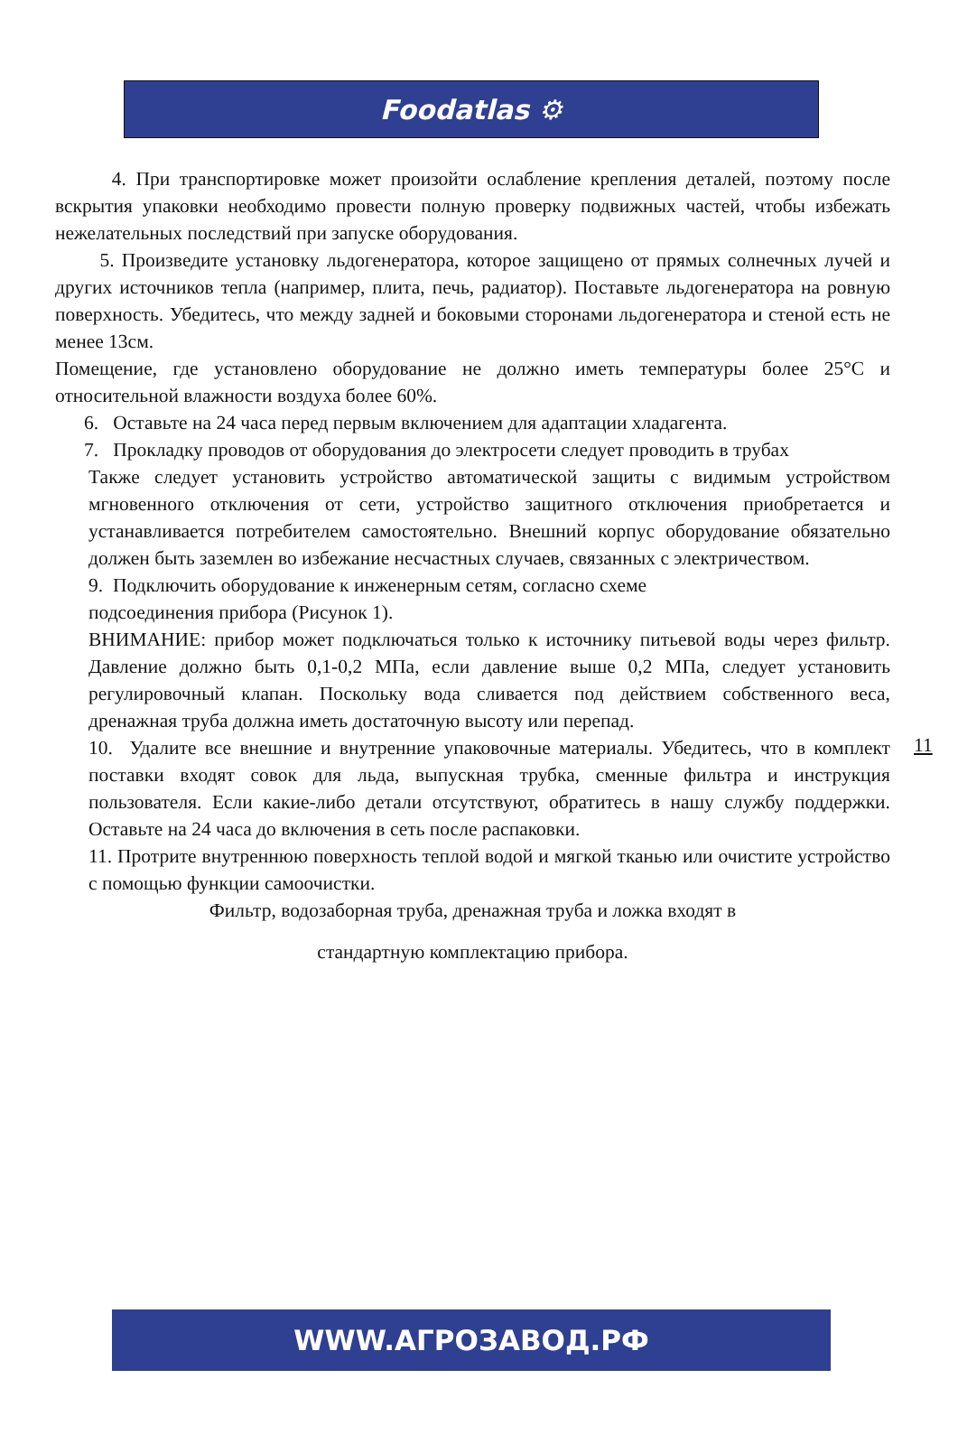Foodatlas ⚙
4. При транспортировке может произойти ослабление крепления деталей, поэтому после вскрытия упаковки необходимо провести полную проверку подвижных частей, чтобы избежать нежелательных последствий при запуске оборудования.
5. Произведите установку льдогенератора, которое защищено от прямых солнечных лучей и других источников тепла (например, плита, печь, радиатор). Поставьте льдогенератора на ровную поверхность. Убедитесь, что между задней и боковыми сторонами льдогенератора и стеной есть не менее 13см.
Помещение, где установлено оборудование не должно иметь температуры более 25°C и относительной влажности воздуха более 60%.
6. Оставьте на 24 часа перед первым включением для адаптации хладагента.
7. Прокладку проводов от оборудования до электросети следует проводить в трубах
Также следует установить устройство автоматической защиты с видимым устройством мгновенного отключения от сети, устройство защитного отключения приобретается и устанавливается потребителем самостоятельно. Внешний корпус оборудование обязательно должен быть заземлен во избежание несчастных случаев, связанных с электричеством.
9. Подключить оборудование к инженерным сетям, согласно схеме
подсоединения прибора (Рисунок 1).
ВНИМАНИЕ: прибор может подключаться только к источнику питьевой воды через фильтр. Давление должно быть 0,1-0,2 МПа, если давление выше 0,2 МПа, следует установить регулировочный клапан. Поскольку вода сливается под действием собственного веса, дренажная труба должна иметь достаточную высоту или перепад.
10. Удалите все внешние и внутренние упаковочные материалы. Убедитесь, что в комплект поставки входят совок для льда, выпускная трубка, сменные фильтра и инструкция пользователя. Если какие-либо детали отсутствуют, обратитесь в нашу службу поддержки. Оставьте на 24 часа до включения в сеть после распаковки.
11. Протрите внутреннюю поверхность теплой водой и мягкой тканью или очистите устройство с помощью функции самоочистки.
Фильтр, водозаборная труба, дренажная труба и ложка входят в
стандартную комплектацию прибора.
11
WWW.АГРОЗАВОД.РФ